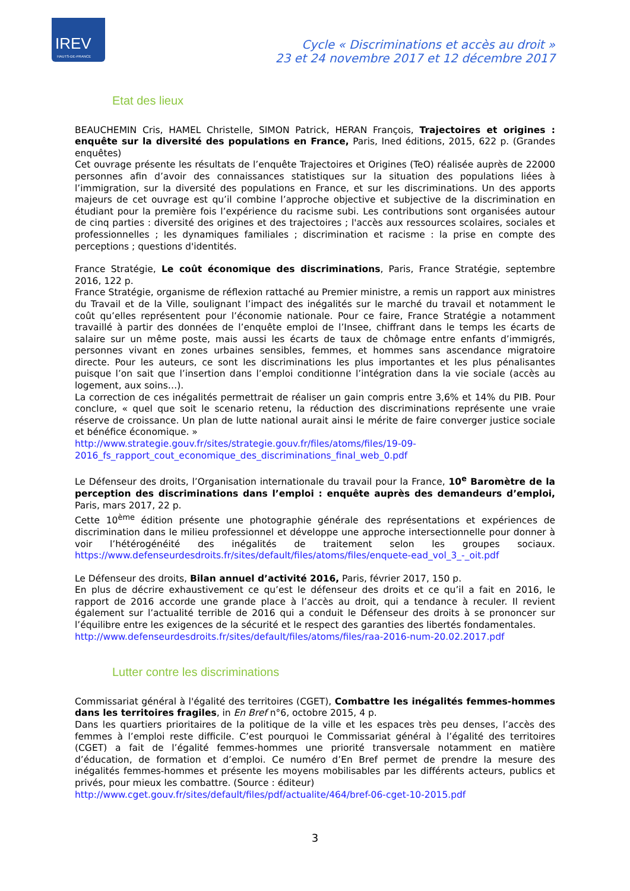IREV
HAUTS-DE-FRANCE
Cycle « Discriminations et accès au droit »
23 et 24 novembre 2017 et 12 décembre 2017
Etat des lieux
BEAUCHEMIN Cris, HAMEL Christelle, SIMON Patrick, HERAN François, Trajectoires et origines : enquête sur la diversité des populations en France, Paris, Ined éditions, 2015, 622 p. (Grandes enquêtes)
Cet ouvrage présente les résultats de l’enquête Trajectoires et Origines (TeO) réalisée auprès de 22000 personnes afin d’avoir des connaissances statistiques sur la situation des populations liées à l’immigration, sur la diversité des populations en France, et sur les discriminations. Un des apports majeurs de cet ouvrage est qu’il combine l’approche objective et subjective de la discrimination en étudiant pour la première fois l’expérience du racisme subi. Les contributions sont organisées autour de cinq parties : diversité des origines et des trajectoires ; l'accès aux ressources scolaires, sociales et professionnelles ; les dynamiques familiales ; discrimination et racisme : la prise en compte des perceptions ; questions d'identités.
France Stratégie, Le coût économique des discriminations, Paris, France Stratégie, septembre 2016, 122 p.
France Stratégie, organisme de réflexion rattaché au Premier ministre, a remis un rapport aux ministres du Travail et de la Ville, soulignant l’impact des inégalités sur le marché du travail et notamment le coût qu’elles représentent pour l’économie nationale. Pour ce faire, France Stratégie a notamment travaillé à partir des données de l’enquête emploi de l’Insee, chiffrant dans le temps les écarts de salaire sur un même poste, mais aussi les écarts de taux de chômage entre enfants d’immigrés, personnes vivant en zones urbaines sensibles, femmes, et hommes sans ascendance migratoire directe. Pour les auteurs, ce sont les discriminations les plus importantes et les plus pénalisantes puisque l’on sait que l’insertion dans l’emploi conditionne l’intégration dans la vie sociale (accès au logement, aux soins…).
La correction de ces inégalités permettrait de réaliser un gain compris entre 3,6% et 14% du PIB. Pour conclure, « quel que soit le scenario retenu, la réduction des discriminations représente une vraie réserve de croissance. Un plan de lutte national aurait ainsi le mérite de faire converger justice sociale et bénéfice économique. »
http://www.strategie.gouv.fr/sites/strategie.gouv.fr/files/atoms/files/19-09-2016_fs_rapport_cout_economique_des_discriminations_final_web_0.pdf
Le Défenseur des droits, l’Organisation internationale du travail pour la France, 10<sup>e</sup> Baromètre de la perception des discriminations dans l’emploi : enquête auprès des demandeurs d’emploi, Paris, mars 2017, 22 p.
Cette 10<sup>ème</sup> édition présente une photographie générale des représentations et expériences de discrimination dans le milieu professionnel et développe une approche intersectionnelle pour donner à voir l’hétérogénéité des inégalités de traitement selon les groupes sociaux. https://www.defenseurdesdroits.fr/sites/default/files/atoms/files/enquete-ead_vol_3_-_oit.pdf
Le Défenseur des droits, Bilan annuel d’activité 2016, Paris, février 2017, 150 p.
En plus de décrire exhaustivement ce qu’est le défenseur des droits et ce qu’il a fait en 2016, le rapport de 2016 accorde une grande place à l’accès au droit, qui a tendance à reculer. Il revient également sur l’actualité terrible de 2016 qui a conduit le Défenseur des droits à se prononcer sur l’équilibre entre les exigences de la sécurité et le respect des garanties des libertés fondamentales.
http://www.defenseurdesdroits.fr/sites/default/files/atoms/files/raa-2016-num-20.02.2017.pdf
Lutter contre les discriminations
Commissariat général à l'égalité des territoires (CGET), Combattre les inégalités femmes-hommes dans les territoires fragiles, in En Bref n°6, octobre 2015, 4 p.
Dans les quartiers prioritaires de la politique de la ville et les espaces très peu denses, l’accès des femmes à l’emploi reste difficile. C’est pourquoi le Commissariat général à l’égalité des territoires (CGET) a fait de l’égalité femmes-hommes une priorité transversale notamment en matière d’éducation, de formation et d’emploi. Ce numéro d’En Bref permet de prendre la mesure des inégalités femmes-hommes et présente les moyens mobilisables par les différents acteurs, publics et privés, pour mieux les combattre. (Source : éditeur)
http://www.cget.gouv.fr/sites/default/files/pdf/actualite/464/bref-06-cget-10-2015.pdf
3